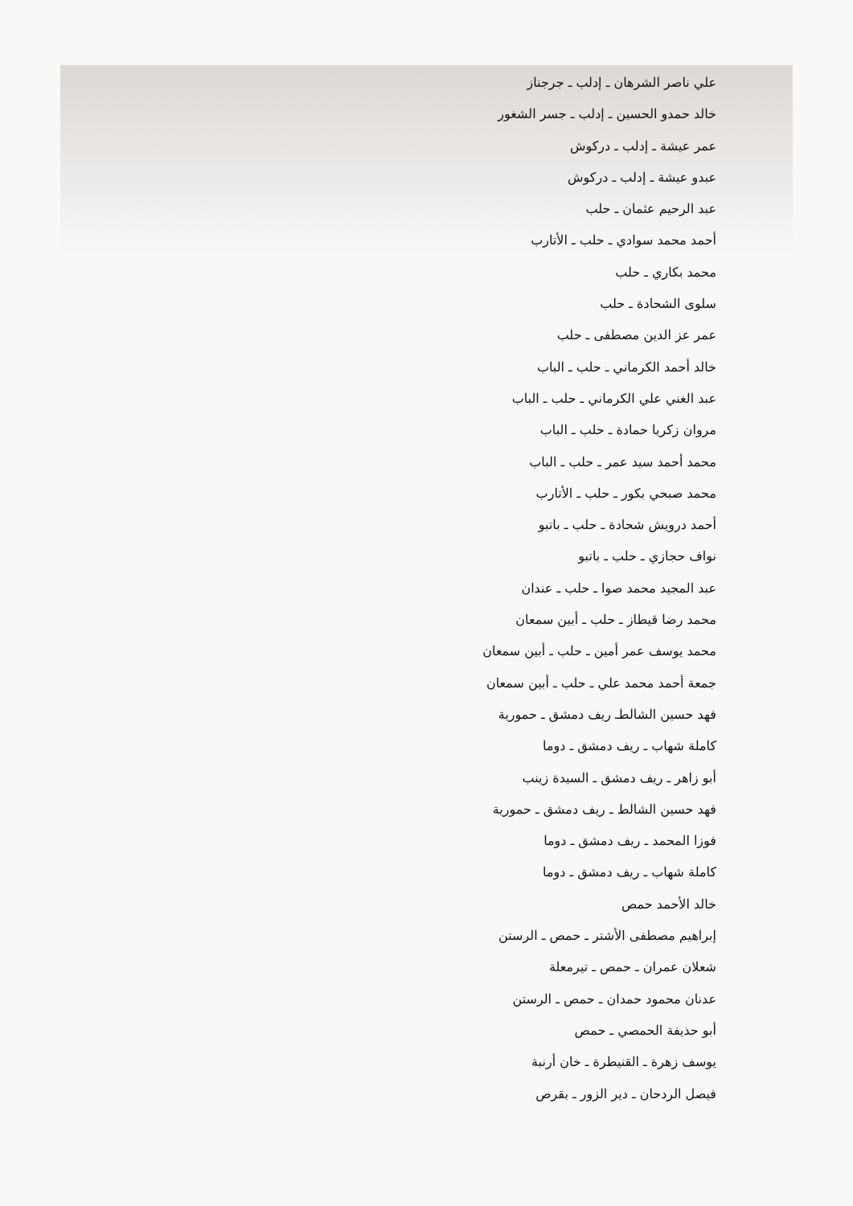علي ناصر الشرهان ـ إدلب ـ جرجناز
خالد حمدو الحسين ـ إدلب ـ جسر الشغور
عمر عيشة ـ إدلب ـ دركوش
عبدو عيشة ـ إدلب ـ دركوش
عبد الرحيم عثمان ـ حلب
أحمد محمد سوادي ـ حلب ـ الأتارب
محمد بكاري ـ حلب
سلوى الشحادة ـ حلب
عمر عز الدين مصطفى ـ حلب
خالد أحمد الكرماني ـ حلب ـ الباب
عبد الغني علي الكرماني ـ حلب ـ الباب
مروان زكريا حمادة ـ حلب ـ الباب
محمد أحمد سيد عمر ـ حلب ـ الباب
محمد صبحي بكور ـ حلب ـ الأتارب
أحمد درويش شحادة ـ حلب ـ باتبو
نواف حجازي ـ حلب ـ باتبو
عبد المجيد محمد صوا ـ حلب ـ عندان
محمد رضا قيطاز ـ حلب ـ أبين سمعان
محمد يوسف عمر أمين ـ حلب ـ أبين سمعان
جمعة أحمد محمد علي ـ حلب ـ أبين سمعان
فهد حسين الشالطـ ريف دمشق ـ حمورية
كاملة شهاب ـ ريف دمشق ـ دوما
أبو زاهر ـ ريف دمشق ـ السيدة زينب
فهد حسين الشالط ـ ريف دمشق ـ حمورية
فوزا المحمد ـ ريف دمشق ـ دوما
كاملة شهاب ـ ريف دمشق ـ دوما
خالد الأحمد حمص
إبراهيم مصطفى الأشتر ـ حمص ـ الرستن
شعلان عمران ـ حمص ـ تيرمعلة
عدنان محمود حمدان ـ حمص ـ الرستن
أبو حذيفة الحمصي ـ حمص
يوسف زهرة ـ القنيطرة ـ خان أرنبة
فيصل الردحان ـ دير الزور ـ بقرص